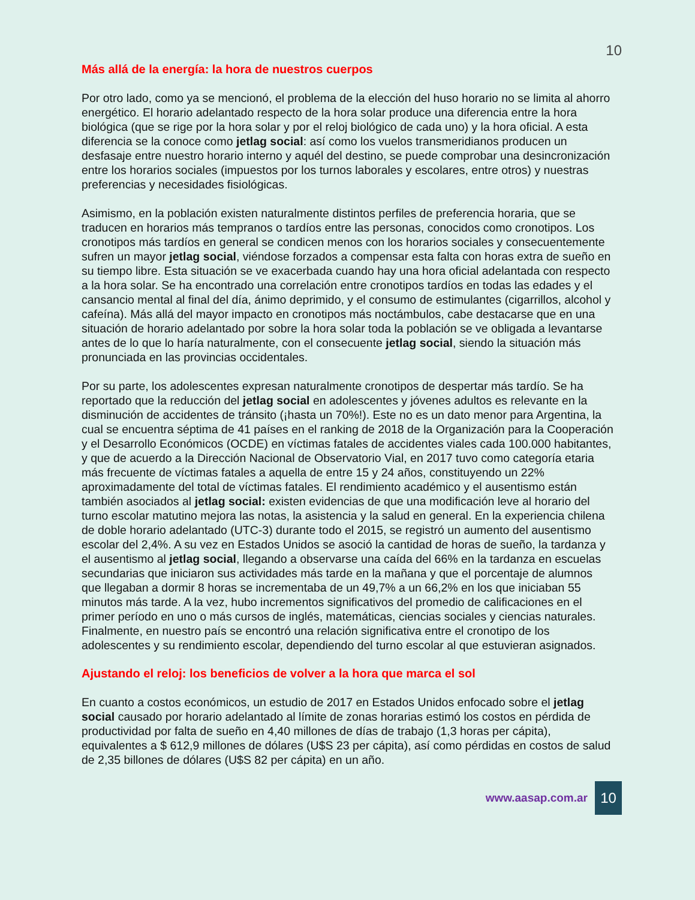10
Más allá de la energía: la hora de nuestros cuerpos
Por otro lado, como ya se mencionó, el problema de la elección del huso horario no se limita al ahorro energético. El horario adelantado respecto de la hora solar produce una diferencia entre la hora biológica (que se rige por la hora solar y por el reloj biológico de cada uno) y la hora oficial. A esta diferencia se la conoce como jetlag social: así como los vuelos transmeridianos producen un desfasaje entre nuestro horario interno y aquél del destino, se puede comprobar una desincronización entre los horarios sociales (impuestos por los turnos laborales y escolares, entre otros) y nuestras preferencias y necesidades fisiológicas.
Asimismo, en la población existen naturalmente distintos perfiles de preferencia horaria, que se traducen en horarios más tempranos o tardíos entre las personas, conocidos como cronotipos. Los cronotipos más tardíos en general se condicen menos con los horarios sociales y consecuentemente sufren un mayor jetlag social, viéndose forzados a compensar esta falta con horas extra de sueño en su tiempo libre. Esta situación se ve exacerbada cuando hay una hora oficial adelantada con respecto a la hora solar. Se ha encontrado una correlación entre cronotipos tardíos en todas las edades y el cansancio mental al final del día, ánimo deprimido, y el consumo de estimulantes (cigarrillos, alcohol y cafeína). Más allá del mayor impacto en cronotipos más noctámbulos, cabe destacarse que en una situación de horario adelantado por sobre la hora solar toda la población se ve obligada a levantarse antes de lo que lo haría naturalmente, con el consecuente jetlag social, siendo la situación más pronunciada en las provincias occidentales.
Por su parte, los adolescentes expresan naturalmente cronotipos de despertar más tardío. Se ha reportado que la reducción del jetlag social en adolescentes y jóvenes adultos es relevante en la disminución de accidentes de tránsito (¡hasta un 70%!). Este no es un dato menor para Argentina, la cual se encuentra séptima de 41 países en el ranking de 2018 de la Organización para la Cooperación y el Desarrollo Económicos (OCDE) en víctimas fatales de accidentes viales cada 100.000 habitantes, y que de acuerdo a la Dirección Nacional de Observatorio Vial, en 2017 tuvo como categoría etaria más frecuente de víctimas fatales a aquella de entre 15 y 24 años, constituyendo un 22% aproximadamente del total de víctimas fatales. El rendimiento académico y el ausentismo están también asociados al jetlag social: existen evidencias de que una modificación leve al horario del turno escolar matutino mejora las notas, la asistencia y la salud en general. En la experiencia chilena de doble horario adelantado (UTC-3) durante todo el 2015, se registró un aumento del ausentismo escolar del 2,4%. A su vez en Estados Unidos se asoció la cantidad de horas de sueño, la tardanza y el ausentismo al jetlag social, llegando a observarse una caída del 66% en la tardanza en escuelas secundarias que iniciaron sus actividades más tarde en la mañana y que el porcentaje de alumnos que llegaban a dormir 8 horas se incrementaba de un 49,7% a un 66,2% en los que iniciaban 55 minutos más tarde. A la vez, hubo incrementos significativos del promedio de calificaciones en el primer período en uno o más cursos de inglés, matemáticas, ciencias sociales y ciencias naturales. Finalmente, en nuestro país se encontró una relación significativa entre el cronotipo de los adolescentes y su rendimiento escolar, dependiendo del turno escolar al que estuvieran asignados.
Ajustando el reloj: los beneficios de volver a la hora que marca el sol
En cuanto a costos económicos, un estudio de 2017 en Estados Unidos enfocado sobre el jetlag social causado por horario adelantado al límite de zonas horarias estimó los costos en pérdida de productividad por falta de sueño en 4,40 millones de días de trabajo (1,3 horas per cápita), equivalentes a $ 612,9 millones de dólares (U$S 23 per cápita), así como pérdidas en costos de salud de 2,35 billones de dólares (U$S 82 per cápita) en un año.
www.aasap.com.ar 10